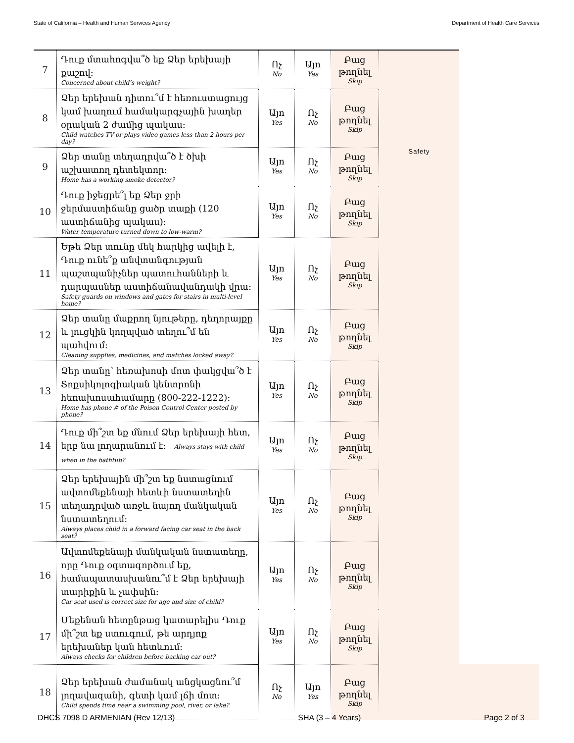State of California – Health and Human Services Agency Department of Health Care Services
| 7 | Դուք մտահոգվա՞ծ եք Ձեր երեխայի քաշով: Concerned about child’s weight? | Ոչ No | Այո Yes | Բաց թողնել Skip | | |
| 8 | Ձեր երեխան դիտու՞մ է հեռուստացույց կամ խաղում համակարգչային խաղեր օրական 2 ժամից պակաս: Child watches TV or plays video games less than 2 hours per day? | Այո Yes | Ոչ No | Բաց թողնել Skip | | |
| 9 | Ձեր տանը տեղադրվա՞ծ է ծխի աշխատող դետեկտոր: Home has a working smoke detector? | Այո Yes | Ոչ No | Բաց թողնել Skip | Safety | |
| 10 | Դուք իջեցրե՞լ եք Ձեր ջրի ջերմաստիճանը ցածր տաքի (120 աստիճանից պակաս): Water temperature turned down to low-warm? | Այո Yes | Ոչ No | Բաց թողնել Skip | | |
| 11 | Եթե Ձեր տունը մեկ հարկից ավելի է, Դուք ունե՞ք անվտանգության պաշտպանիչներ պատուհանների և դարպասներ աստիճանավանդակի վրա: Safety guards on windows and gates for stairs in multi-level home? | Այո Yes | Ոչ No | Բաց թողնել Skip | | |
| 12 | Ձեր տանը մաքրող նյութերը, դեղորայքը և լուցկին կողպված տեղու՞մ են պահվում: Cleaning supplies, medicines, and matches locked away? | Այո Yes | Ոչ No | Բաց թողնել Skip | | |
| 13 | Ձեր տանը՝ հեռախոսի մոտ փակցվա՞ծ է Տոքսիկոլոգիական կենտրոնի հեռախոսահամարը (800-222-1222): Home has phone # of the Poison Control Center posted by phone? | Այո Yes | Ոչ No | Բաց թողնել Skip | | |
| 14 | Դուք մի՞շտ եք մնում Ձեր երեխայի հետ, երբ նա լողարանում է: Always stays with child when in the bathtub? | Այո Yes | Ոչ No | Բաց թողնել Skip | | |
| 15 | Ձեր երեխային մի՞շտ եք նստացնում ավտոմեքենայի հետևի նստատեղին տեղադրված առջև նայող մանկական նստատեղում: Always places child in a forward facing car seat in the back seat? | Այո Yes | Ոչ No | Բաց թողնել Skip | | |
| 16 | Ավտոմեքենայի մանկական նստատեղը, որը Դուք օգտագործում եք, համապատասխանու՞մ է Ձեր երեխայի տարիքին և չափսին: Car seat used is correct size for age and size of child? | Այո Yes | Ոչ No | Բաց թողնել Skip | | |
| 17 | Մեքենան հետընթաց կատարելիս Դուք մի՞շտ եք ստուգում, թե արդյոք երեխաներ կան հետևում: Always checks for children before backing car out? | Այո Yes | Ոչ No | Բաց թողնել Skip | | |
| 18 | Ձեր երեխան ժամանակ անցկացնու՞մ լողավազանի, գետի կամ լճի մոտ: Child spends time near a swimming pool, river, or lake? | Ոչ No | Այո Yes | Բաց թողնել Skip | | |
DHCS 7098 D ARMENIAN (Rev 12/13) SHA (3 – 4 Years) Page 2 of 3